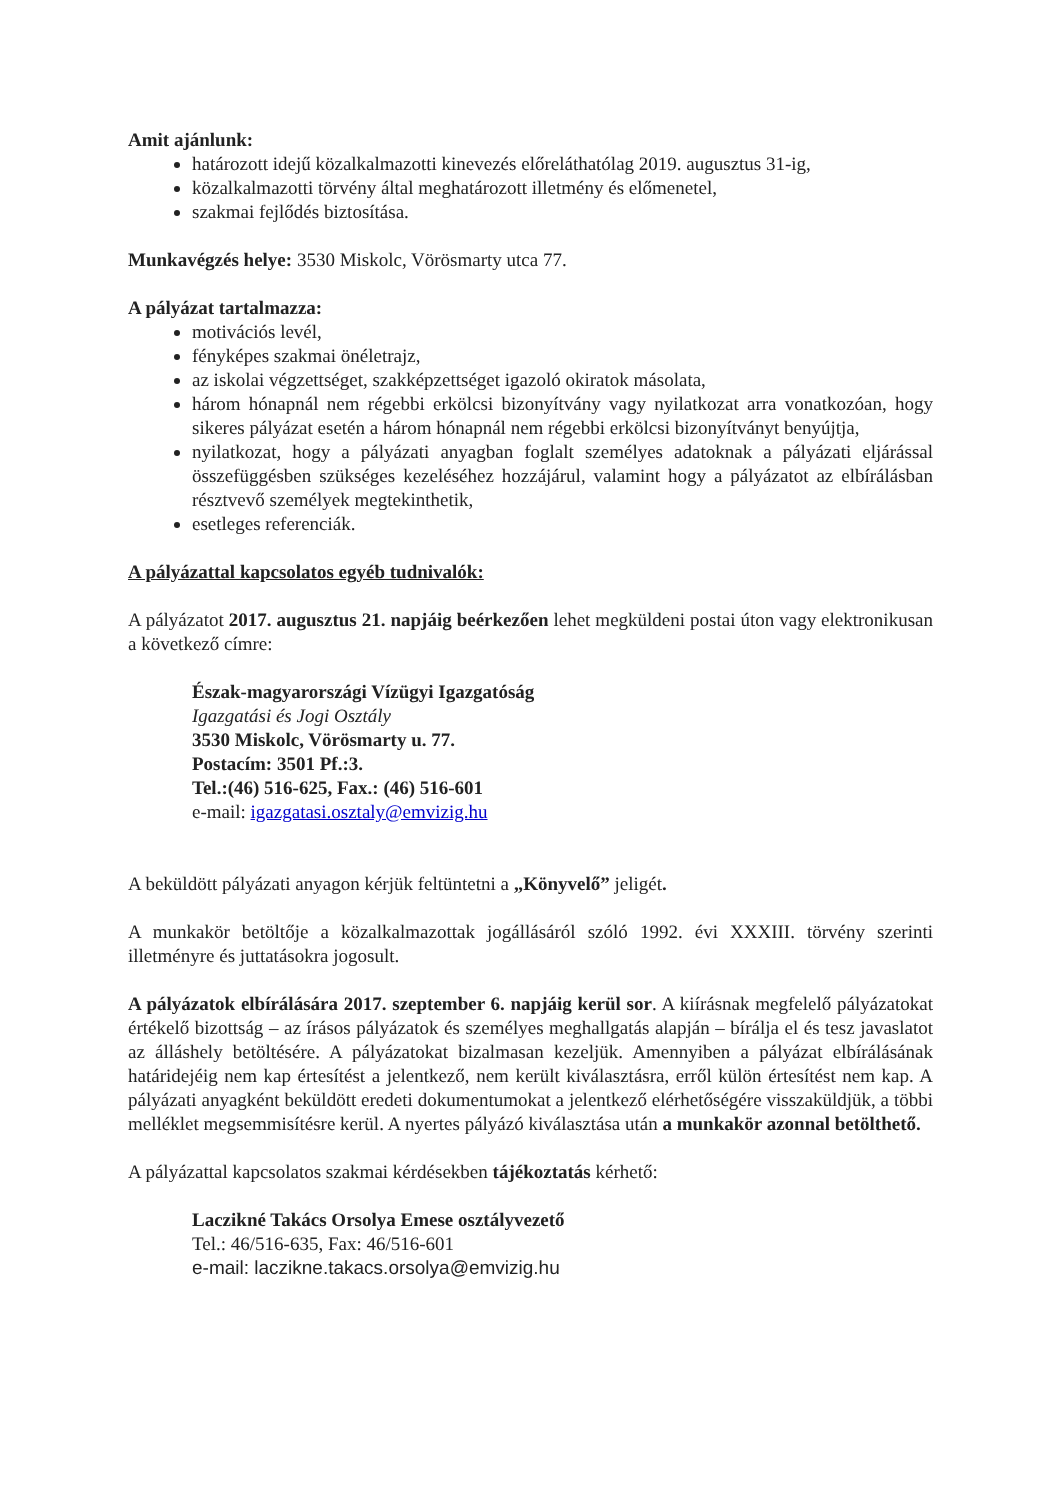Amit ajánlunk:
határozott idejű közalkalmazotti kinevezés előreláthatólag 2019. augusztus 31-ig,
közalkalmazotti törvény által meghatározott illetmény és előmenetel,
szakmai fejlődés biztosítása.
Munkavégzés helye: 3530 Miskolc, Vörösmarty utca 77.
A pályázat tartalmazza:
motivációs levél,
fényképes szakmai önéletrajz,
az iskolai végzettséget, szakképzettséget igazoló okiratok másolata,
három hónapnál nem régebbi erkölcsi bizonyítvány vagy nyilatkozat arra vonatkozóan, hogy sikeres pályázat esetén a három hónapnál nem régebbi erkölcsi bizonyítványt benyújtja,
nyilatkozat, hogy a pályázati anyagban foglalt személyes adatoknak a pályázati eljárással összefüggésben szükséges kezeléséhez hozzájárul, valamint hogy a pályázatot az elbírálásban résztvevő személyek megtekinthetik,
esetleges referenciák.
A pályázattal kapcsolatos egyéb tudnivalók:
A pályázatot 2017. augusztus 21. napjáig beérkezően lehet megküldeni postai úton vagy elektronikusan a következő címre:
Észak-magyarországi Vízügyi Igazgatóság
Igazgatási és Jogi Osztály
3530 Miskolc, Vörösmarty u. 77.
Postacím: 3501 Pf.:3.
Tel.:(46) 516-625, Fax.: (46) 516-601
e-mail: igazgatasi.osztaly@emvizig.hu
A beküldött pályázati anyagon kérjük feltüntetni a „Könyvelő” jeligét.
A munkakör betöltője a közalkalmazottak jogállásáról szóló 1992. évi XXXIII. törvény szerinti illetményre és juttatásokra jogosult.
A pályázatok elbírálására 2017. szeptember 6. napjáig kerül sor. A kiírásnak megfelelő pályázatokat értékelő bizottság – az írásos pályázatok és személyes meghallgatás alapján – bírálja el és tesz javaslatot az álláshely betöltésére. A pályázatokat bizalmasan kezeljük. Amennyiben a pályázat elbírálásának határidejéig nem kap értesítést a jelentkező, nem került kiválasztásra, erről külön értesítést nem kap. A pályázati anyagként beküldött eredeti dokumentumokat a jelentkező elérhetőségére visszaküldjük, a többi melléklet megsemmisítésre kerül. A nyertes pályázó kiválasztása után a munkakör azonnal betölthető.
A pályázattal kapcsolatos szakmai kérdésekben tájékoztatás kérhető:
Laczikné Takács Orsolya Emese osztályvezető
Tel.: 46/516-635, Fax: 46/516-601
e-mail: laczikne.takacs.orsolya@emvizig.hu